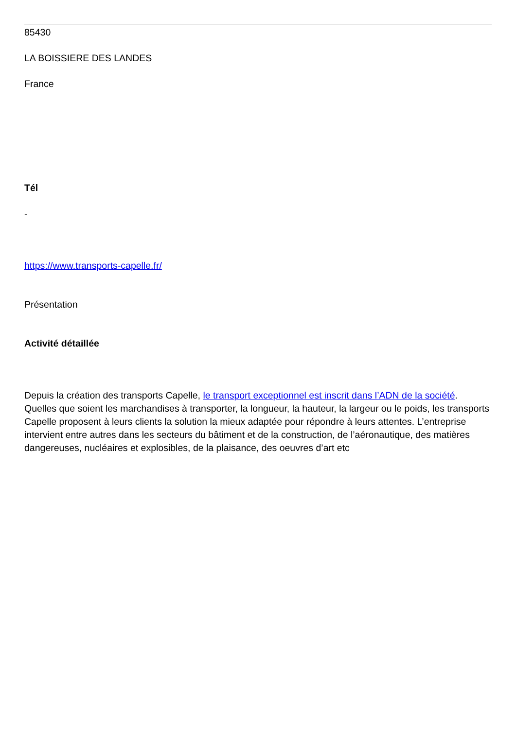85430
LA BOISSIERE DES LANDES
France
Tél
-
https://www.transports-capelle.fr/
Présentation
Activité détaillée
Depuis la création des transports Capelle, le transport exceptionnel est inscrit dans l’ADN de la société. Quelles que soient les marchandises à transporter, la longueur, la hauteur, la largeur ou le poids, les transports Capelle proposent à leurs clients la solution la mieux adaptée pour répondre à leurs attentes. L’entreprise intervient entre autres dans les secteurs du bâtiment et de la construction, de l’aéronautique, des matières dangereuses, nucléaires et explosibles, de la plaisance, des oeuvres d’art etc